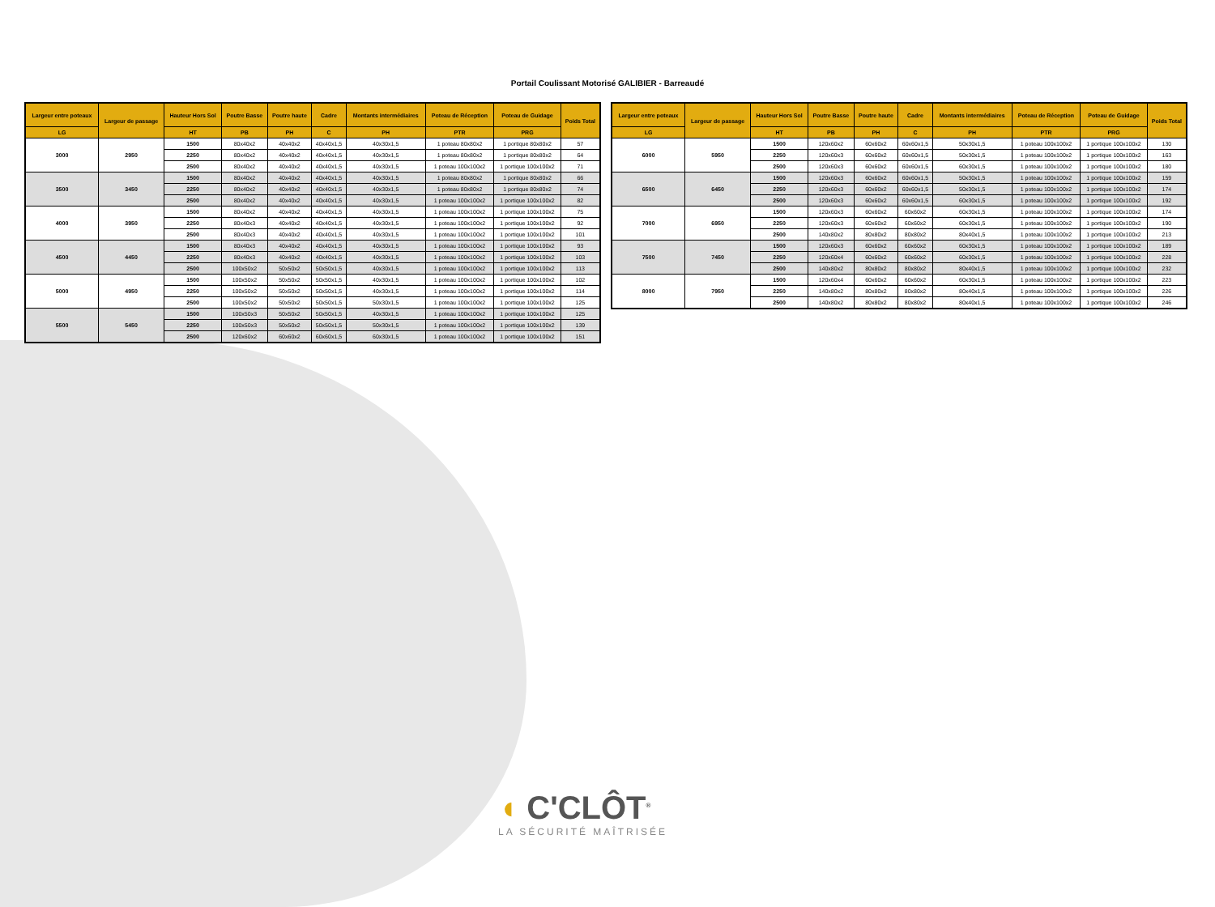Portail Coulissant Motorisé GALIBIER - Barreaudé
| Largeur entre poteaux | Largeur de passage | Hauteur Hors Sol | Poutre Basse | Poutre haute | Cadre | Montants intermédiaires | Poteau de Réception | Poteau de Guidage | Poids Total |
| --- | --- | --- | --- | --- | --- | --- | --- | --- | --- |
| LG | | HT | PB | PH | C | PH | PTR | PRG | |
| 3000 | 2950 | 1500 | 80x40x2 | 40x40x2 | 40x40x1,5 | 40x30x1,5 | 1 poteau 80x80x2 | 1 portique 80x80x2 | 57 |
| | | 2250 | 80x40x2 | 40x40x2 | 40x40x1,5 | 40x30x1,5 | 1 poteau 80x80x2 | 1 portique 80x80x2 | 64 |
| | | 2500 | 80x40x2 | 40x40x2 | 40x40x1,5 | 40x30x1,5 | 1 poteau 100x100x2 | 1 portique 100x100x2 | 71 |
| 3500 | 3450 | 1500 | 80x40x2 | 40x40x2 | 40x40x1,5 | 40x30x1,5 | 1 poteau 80x80x2 | 1 portique 80x80x2 | 66 |
| | | 2250 | 80x40x2 | 40x40x2 | 40x40x1,5 | 40x30x1,5 | 1 poteau 80x80x2 | 1 portique 80x80x2 | 74 |
| | | 2500 | 80x40x2 | 40x40x2 | 40x40x1,5 | 40x30x1,5 | 1 poteau 100x100x2 | 1 portique 100x100x2 | 82 |
| 4000 | 3950 | 1500 | 80x40x2 | 40x40x2 | 40x40x1,5 | 40x30x1,5 | 1 poteau 100x100x2 | 1 portique 100x100x2 | 75 |
| | | 2250 | 80x40x3 | 40x40x2 | 40x40x1,5 | 40x30x1,5 | 1 poteau 100x100x2 | 1 portique 100x100x2 | 92 |
| | | 2500 | 80x40x3 | 40x40x2 | 40x40x1,5 | 40x30x1,5 | 1 poteau 100x100x2 | 1 portique 100x100x2 | 101 |
| 4500 | 4450 | 1500 | 80x40x3 | 40x40x2 | 40x40x1,5 | 40x30x1,5 | 1 poteau 100x100x2 | 1 portique 100x100x2 | 93 |
| | | 2250 | 80x40x3 | 40x40x2 | 40x40x1,5 | 40x30x1,5 | 1 poteau 100x100x2 | 1 portique 100x100x2 | 103 |
| | | 2500 | 100x50x2 | 50x50x2 | 50x50x1,5 | 40x30x1,5 | 1 poteau 100x100x2 | 1 portique 100x100x2 | 113 |
| 5000 | 4950 | 1500 | 100x50x2 | 50x50x2 | 50x50x1,5 | 40x30x1,5 | 1 poteau 100x100x2 | 1 portique 100x100x2 | 102 |
| | | 2250 | 100x50x2 | 50x50x2 | 50x50x1,5 | 40x30x1,5 | 1 poteau 100x100x2 | 1 portique 100x100x2 | 114 |
| | | 2500 | 100x50x2 | 50x50x2 | 50x50x1,5 | 50x30x1,5 | 1 poteau 100x100x2 | 1 portique 100x100x2 | 125 |
| 5500 | 5450 | 1500 | 100x50x3 | 50x50x2 | 50x50x1,5 | 40x30x1,5 | 1 poteau 100x100x2 | 1 portique 100x100x2 | 125 |
| | | 2250 | 100x50x3 | 50x50x2 | 50x50x1,5 | 50x30x1,5 | 1 poteau 100x100x2 | 1 portique 100x100x2 | 139 |
| | | 2500 | 120x60x2 | 60x60x2 | 60x60x1,5 | 60x30x1,5 | 1 poteau 100x100x2 | 1 portique 100x100x2 | 151 |
| Largeur entre poteaux | Largeur de passage | Hauteur Hors Sol | Poutre Basse | Poutre haute | Cadre | Montants intermédiaires | Poteau de Réception | Poteau de Guidage | Poids Total |
| --- | --- | --- | --- | --- | --- | --- | --- | --- | --- |
| LG | | HT | PB | PH | C | PH | PTR | PRG | |
| 6000 | 5950 | 1500 | 120x60x2 | 60x60x2 | 60x60x1,5 | 50x30x1,5 | 1 poteau 100x100x2 | 1 portique 100x100x2 | 130 |
| | | 2250 | 120x60x3 | 60x60x2 | 60x60x1,5 | 50x30x1,5 | 1 poteau 100x100x2 | 1 portique 100x100x2 | 163 |
| | | 2500 | 120x60x3 | 60x60x2 | 60x60x1,5 | 60x30x1,5 | 1 poteau 100x100x2 | 1 portique 100x100x2 | 180 |
| 6500 | 6450 | 1500 | 120x60x3 | 60x60x2 | 60x60x1,5 | 50x30x1,5 | 1 poteau 100x100x2 | 1 portique 100x100x2 | 159 |
| | | 2250 | 120x60x3 | 60x60x2 | 60x60x1,5 | 50x30x1,5 | 1 poteau 100x100x2 | 1 portique 100x100x2 | 174 |
| | | 2500 | 120x60x3 | 60x60x2 | 60x60x1,5 | 60x30x1,5 | 1 poteau 100x100x2 | 1 portique 100x100x2 | 192 |
| 7000 | 6950 | 1500 | 120x60x3 | 60x60x2 | 60x60x2 | 60x30x1,5 | 1 poteau 100x100x2 | 1 portique 100x100x2 | 174 |
| | | 2250 | 120x60x3 | 60x60x2 | 60x60x2 | 60x30x1,5 | 1 poteau 100x100x2 | 1 portique 100x100x2 | 190 |
| | | 2500 | 140x80x2 | 80x80x2 | 80x80x2 | 80x40x1,5 | 1 poteau 100x100x2 | 1 portique 100x100x2 | 213 |
| 7500 | 7450 | 1500 | 120x60x3 | 60x60x2 | 60x60x2 | 60x30x1,5 | 1 poteau 100x100x2 | 1 portique 100x100x2 | 189 |
| | | 2250 | 120x60x4 | 60x60x2 | 60x60x2 | 60x30x1,5 | 1 poteau 100x100x2 | 1 portique 100x100x2 | 228 |
| | | 2500 | 140x80x2 | 80x80x2 | 80x80x2 | 80x40x1,5 | 1 poteau 100x100x2 | 1 portique 100x100x2 | 232 |
| 8000 | 7950 | 1500 | 120x60x4 | 60x60x2 | 60x60x2 | 60x30x1,5 | 1 poteau 100x100x2 | 1 portique 100x100x2 | 223 |
| | | 2250 | 140x80x2 | 80x80x2 | 80x80x2 | 80x40x1,5 | 1 poteau 100x100x2 | 1 portique 100x100x2 | 226 |
| | | 2500 | 140x80x2 | 80x80x2 | 80x80x2 | 80x40x1,5 | 1 poteau 100x100x2 | 1 portique 100x100x2 | 246 |
◖ C'CLÔT<sup>®</sup>
LA SÉCURITÉ MAÎTRISÉE